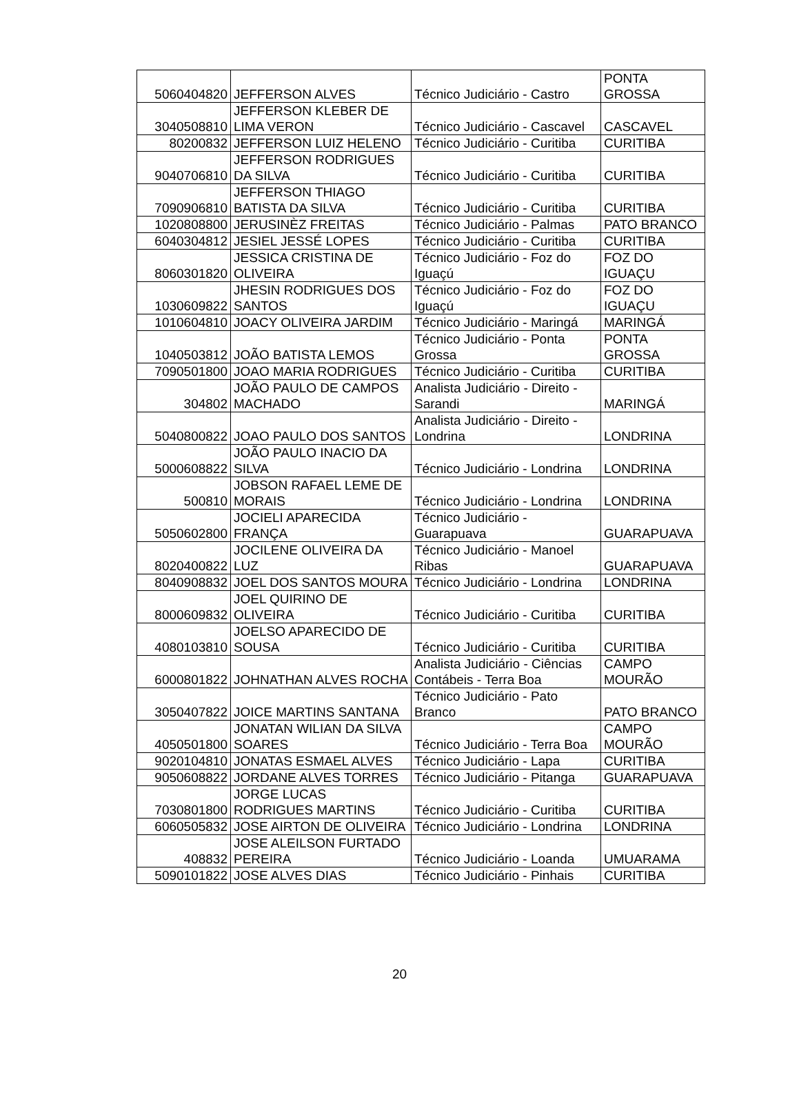| 5060404820 | JEFFERSON ALVES | Técnico Judiciário - Castro | PONTA GROSSA |
| 3040508810 | JEFFERSON KLEBER DE LIMA VERON | Técnico Judiciário - Cascavel | CASCAVEL |
| 80200832 | JEFFERSON LUIZ HELENO | Técnico Judiciário - Curitiba | CURITIBA |
| 9040706810 | JEFFERSON RODRIGUES DA SILVA | Técnico Judiciário - Curitiba | CURITIBA |
| 7090906810 | JEFFERSON THIAGO BATISTA DA SILVA | Técnico Judiciário - Curitiba | CURITIBA |
| 1020808800 | JERUSINÈZ FREITAS | Técnico Judiciário - Palmas | PATO BRANCO |
| 6040304812 | JESIEL JESSÉ LOPES | Técnico Judiciário - Curitiba | CURITIBA |
| 8060301820 | JESSICA CRISTINA DE OLIVEIRA | Técnico Judiciário - Foz do Iguaçú | FOZ DO IGUAÇU |
| 1030609822 | JHESIN RODRIGUES DOS SANTOS | Técnico Judiciário - Foz do Iguaçú | FOZ DO IGUAÇU |
| 1010604810 | JOACY OLIVEIRA JARDIM | Técnico Judiciário - Maringá | MARINGÁ |
| 1040503812 | JOÃO BATISTA LEMOS | Técnico Judiciário - Ponta Grossa | PONTA GROSSA |
| 7090501800 | JOAO MARIA RODRIGUES | Técnico Judiciário - Curitiba | CURITIBA |
| 304802 | JOÃO PAULO DE CAMPOS MACHADO | Analista Judiciário - Direito - Sarandi | MARINGÁ |
| 5040800822 | JOAO PAULO DOS SANTOS | Analista Judiciário - Direito - Londrina | LONDRINA |
| 5000608822 | JOÃO PAULO INACIO DA SILVA | Técnico Judiciário - Londrina | LONDRINA |
| 500810 | JOBSON RAFAEL LEME DE MORAIS | Técnico Judiciário - Londrina | LONDRINA |
| 5050602800 | JOCIELI APARECIDA FRANÇA | Técnico Judiciário - Guarapuava | GUARAPUAVA |
| 8020400822 | JOCILENE OLIVEIRA DA LUZ | Técnico Judiciário - Manoel Ribas | GUARAPUAVA |
| 8040908832 | JOEL DOS SANTOS MOURA | Técnico Judiciário - Londrina | LONDRINA |
| 8000609832 | JOEL QUIRINO DE OLIVEIRA | Técnico Judiciário - Curitiba | CURITIBA |
| 4080103810 | JOELSO APARECIDO DE SOUSA | Técnico Judiciário - Curitiba | CURITIBA |
| 6000801822 | JOHNATHAN ALVES ROCHA | Analista Judiciário - Ciências Contábeis - Terra Boa | CAMPO MOURÃO |
| 3050407822 | JOICE MARTINS SANTANA | Técnico Judiciário - Pato Branco | PATO BRANCO |
| 4050501800 | JONATAN WILIAN DA SILVA SOARES | Técnico Judiciário - Terra Boa | CAMPO MOURÃO |
| 9020104810 | JONATAS ESMAEL ALVES | Técnico Judiciário - Lapa | CURITIBA |
| 9050608822 | JORDANE ALVES TORRES | Técnico Judiciário - Pitanga | GUARAPUAVA |
| 7030801800 | JORGE LUCAS RODRIGUES MARTINS | Técnico Judiciário - Curitiba | CURITIBA |
| 6060505832 | JOSE AIRTON DE OLIVEIRA | Técnico Judiciário - Londrina | LONDRINA |
| 408832 | JOSE ALEILSON FURTADO PEREIRA | Técnico Judiciário - Loanda | UMUARAMA |
| 5090101822 | JOSE ALVES DIAS | Técnico Judiciário - Pinhais | CURITIBA |
20